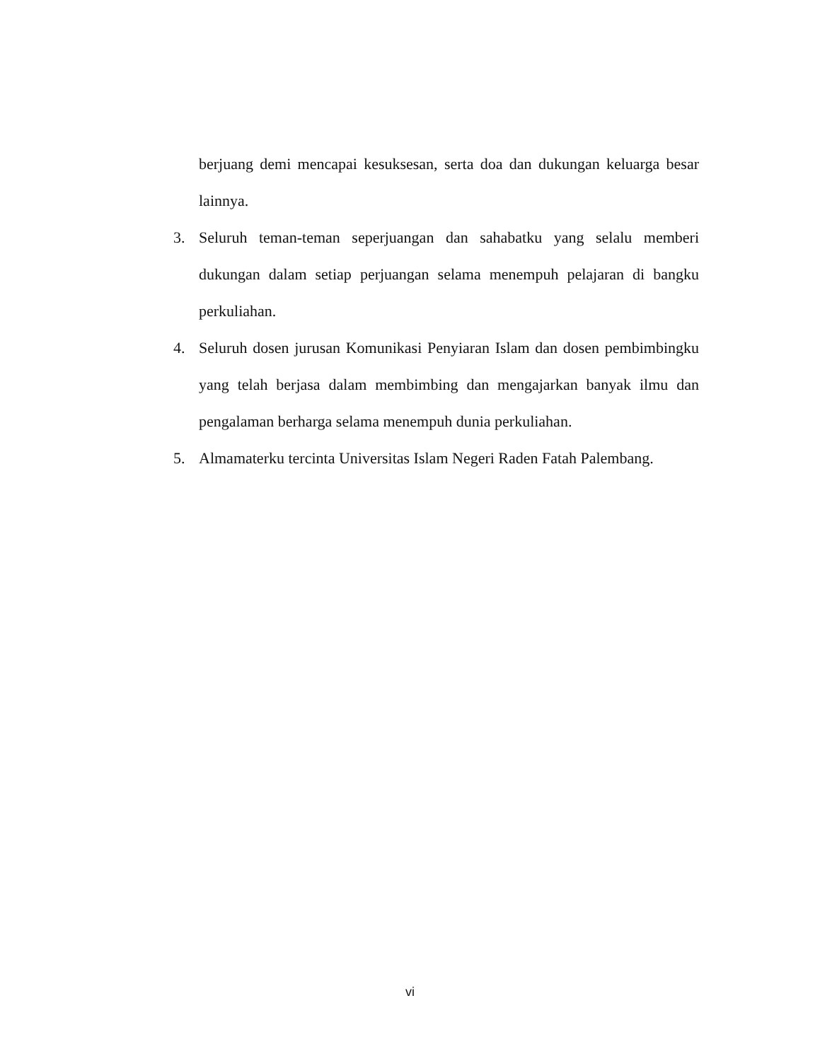berjuang demi mencapai kesuksesan, serta doa dan dukungan keluarga besar lainnya.
3. Seluruh teman-teman seperjuangan dan sahabatku yang selalu memberi dukungan dalam setiap perjuangan selama menempuh pelajaran di bangku perkuliahan.
4. Seluruh dosen jurusan Komunikasi Penyiaran Islam dan dosen pembimbingku yang telah berjasa dalam membimbing dan mengajarkan banyak ilmu dan pengalaman berharga selama menempuh dunia perkuliahan.
5. Almamaterku tercinta Universitas Islam Negeri Raden Fatah Palembang.
vi